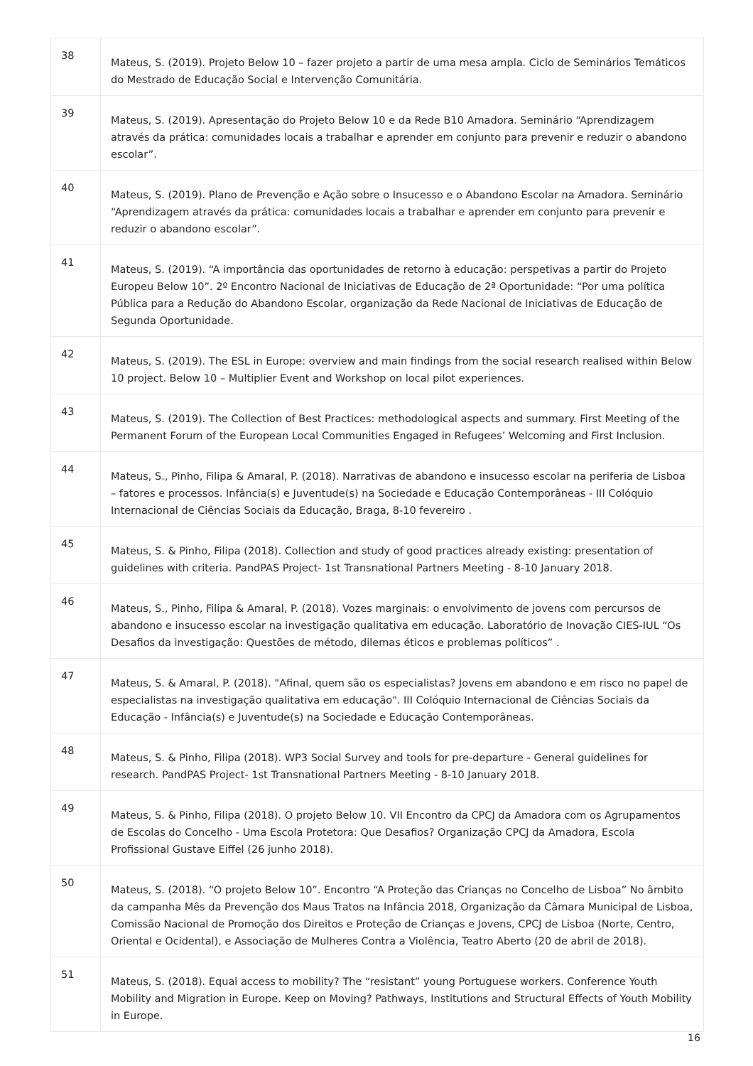| 38 | Mateus, S. (2019). Projeto Below 10 – fazer projeto a partir de uma mesa ampla. Ciclo de Seminários Temáticos do Mestrado de Educação Social e Intervenção Comunitária. |
| 39 | Mateus, S. (2019). Apresentação do Projeto Below 10 e da Rede B10 Amadora. Seminário “Aprendizagem através da prática: comunidades locais a trabalhar e aprender em conjunto para prevenir e reduzir o abandono escolar”. |
| 40 | Mateus, S. (2019). Plano de Prevenção e Ação sobre o Insucesso e o Abandono Escolar na Amadora. Seminário “Aprendizagem através da prática: comunidades locais a trabalhar e aprender em conjunto para prevenir e reduzir o abandono escolar”. |
| 41 | Mateus, S. (2019). “A importância das oportunidades de retorno à educação: perspetivas a partir do Projeto Europeu Below 10”. 2º Encontro Nacional de Iniciativas de Educação de 2ª Oportunidade: “Por uma política Pública para a Redução do Abandono Escolar, organização da Rede Nacional de Iniciativas de Educação de Segunda Oportunidade. |
| 42 | Mateus, S. (2019). The ESL in Europe: overview and main findings from the social research realised within Below 10 project. Below 10 – Multiplier Event and Workshop on local pilot experiences. |
| 43 | Mateus, S. (2019). The Collection of Best Practices: methodological aspects and summary. First Meeting of the Permanent Forum of the European Local Communities Engaged in Refugees’ Welcoming and First Inclusion. |
| 44 | Mateus, S., Pinho, Filipa & Amaral, P. (2018). Narrativas de abandono e insucesso escolar na periferia de Lisboa – fatores e processos. Infância(s) e Juventude(s) na Sociedade e Educação Contemporâneas - III Colóquio Internacional de Ciências Sociais da Educação, Braga, 8-10 fevereiro . |
| 45 | Mateus, S. & Pinho, Filipa (2018). Collection and study of good practices already existing: presentation of guidelines with criteria. PandPAS Project- 1st Transnational Partners Meeting - 8-10 January 2018. |
| 46 | Mateus, S., Pinho, Filipa & Amaral, P. (2018). Vozes marginais: o envolvimento de jovens com percursos de abandono e insucesso escolar na investigação qualitativa em educação. Laboratório de Inovação CIES-IUL “Os Desafios da investigação: Questões de método, dilemas éticos e problemas políticos” . |
| 47 | Mateus, S. & Amaral, P. (2018). "Afinal, quem são os especialistas? Jovens em abandono e em risco no papel de especialistas na investigação qualitativa em educação". III Colóquio Internacional de Ciências Sociais da Educação - Infância(s) e Juventude(s) na Sociedade e Educação Contemporâneas. |
| 48 | Mateus, S. & Pinho, Filipa (2018). WP3 Social Survey and tools for pre-departure - General guidelines for research. PandPAS Project- 1st Transnational Partners Meeting - 8-10 January 2018. |
| 49 | Mateus, S. & Pinho, Filipa (2018). O projeto Below 10. VII Encontro da CPCJ da Amadora com os Agrupamentos de Escolas do Concelho - Uma Escola Protetora: Que Desafios? Organização CPCJ da Amadora, Escola Profissional Gustave Eiffel (26 junho 2018). |
| 50 | Mateus, S. (2018). “O projeto Below 10”. Encontro “A Proteção das Crianças no Concelho de Lisboa” No âmbito da campanha Mês da Prevenção dos Maus Tratos na Infância 2018, Organização da Câmara Municipal de Lisboa, Comissão Nacional de Promoção dos Direitos e Proteção de Crianças e Jovens, CPCJ de Lisboa (Norte, Centro, Oriental e Ocidental), e Associação de Mulheres Contra a Violência, Teatro Aberto (20 de abril de 2018). |
| 51 | Mateus, S. (2018). Equal access to mobility? The “resistant” young Portuguese workers. Conference Youth Mobility and Migration in Europe. Keep on Moving? Pathways, Institutions and Structural Effects of Youth Mobility in Europe. |
16